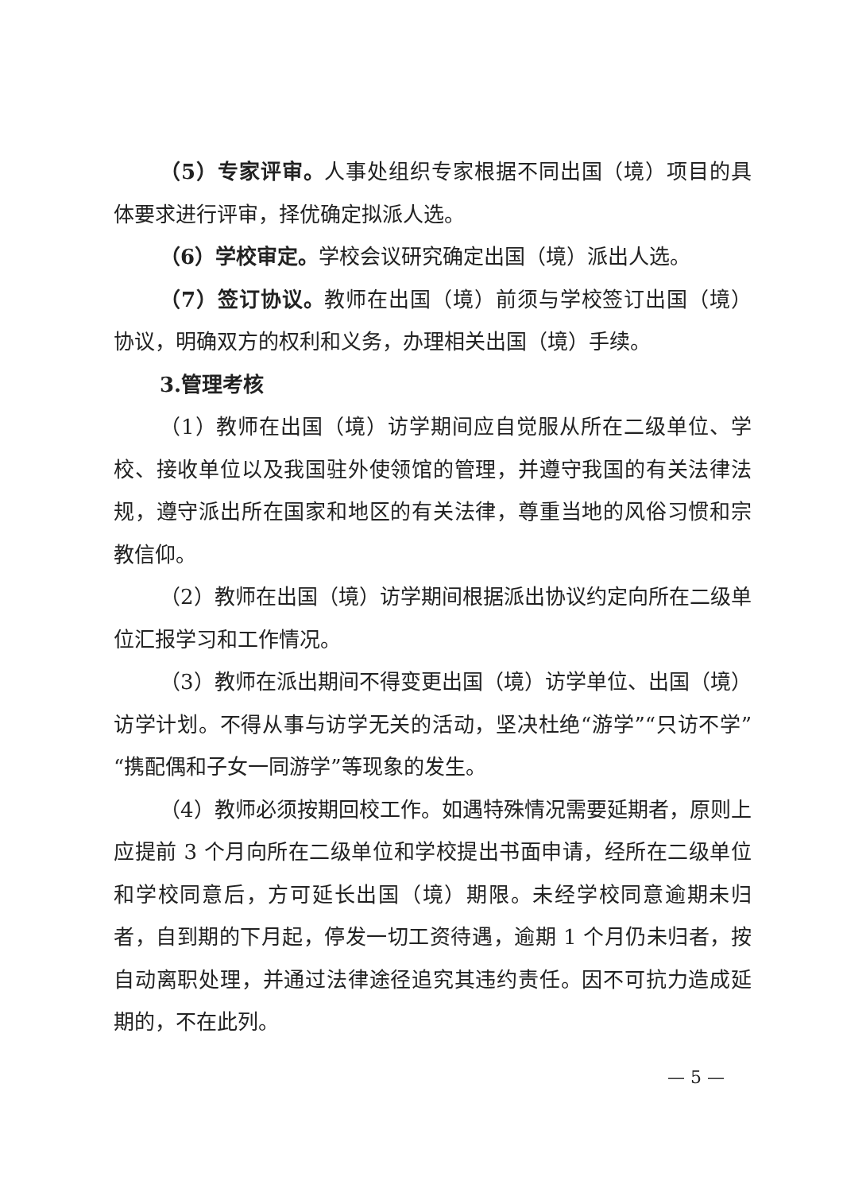（5）专家评审。人事处组织专家根据不同出国（境）项目的具体要求进行评审，择优确定拟派人选。
（6）学校审定。学校会议研究确定出国（境）派出人选。
（7）签订协议。教师在出国（境）前须与学校签订出国（境）协议，明确双方的权利和义务，办理相关出国（境）手续。
3.管理考核
（1）教师在出国（境）访学期间应自觉服从所在二级单位、学校、接收单位以及我国驻外使领馆的管理，并遵守我国的有关法律法规，遵守派出所在国家和地区的有关法律，尊重当地的风俗习惯和宗教信仰。
（2）教师在出国（境）访学期间根据派出协议约定向所在二级单位汇报学习和工作情况。
（3）教师在派出期间不得变更出国（境）访学单位、出国（境）访学计划。不得从事与访学无关的活动，坚决杜绝“游学”“只访不学”“携配偶和子女一同游学”等现象的发生。
（4）教师必须按期回校工作。如遇特殊情况需要延期者，原则上应提前 3 个月向所在二级单位和学校提出书面申请，经所在二级单位和学校同意后，方可延长出国（境）期限。未经学校同意逾期未归者，自到期的下月起，停发一切工资待遇，逾期 1 个月仍未归者，按自动离职处理，并通过法律途径追究其违约责任。因不可抗力造成延期的，不在此列。
— 5 —